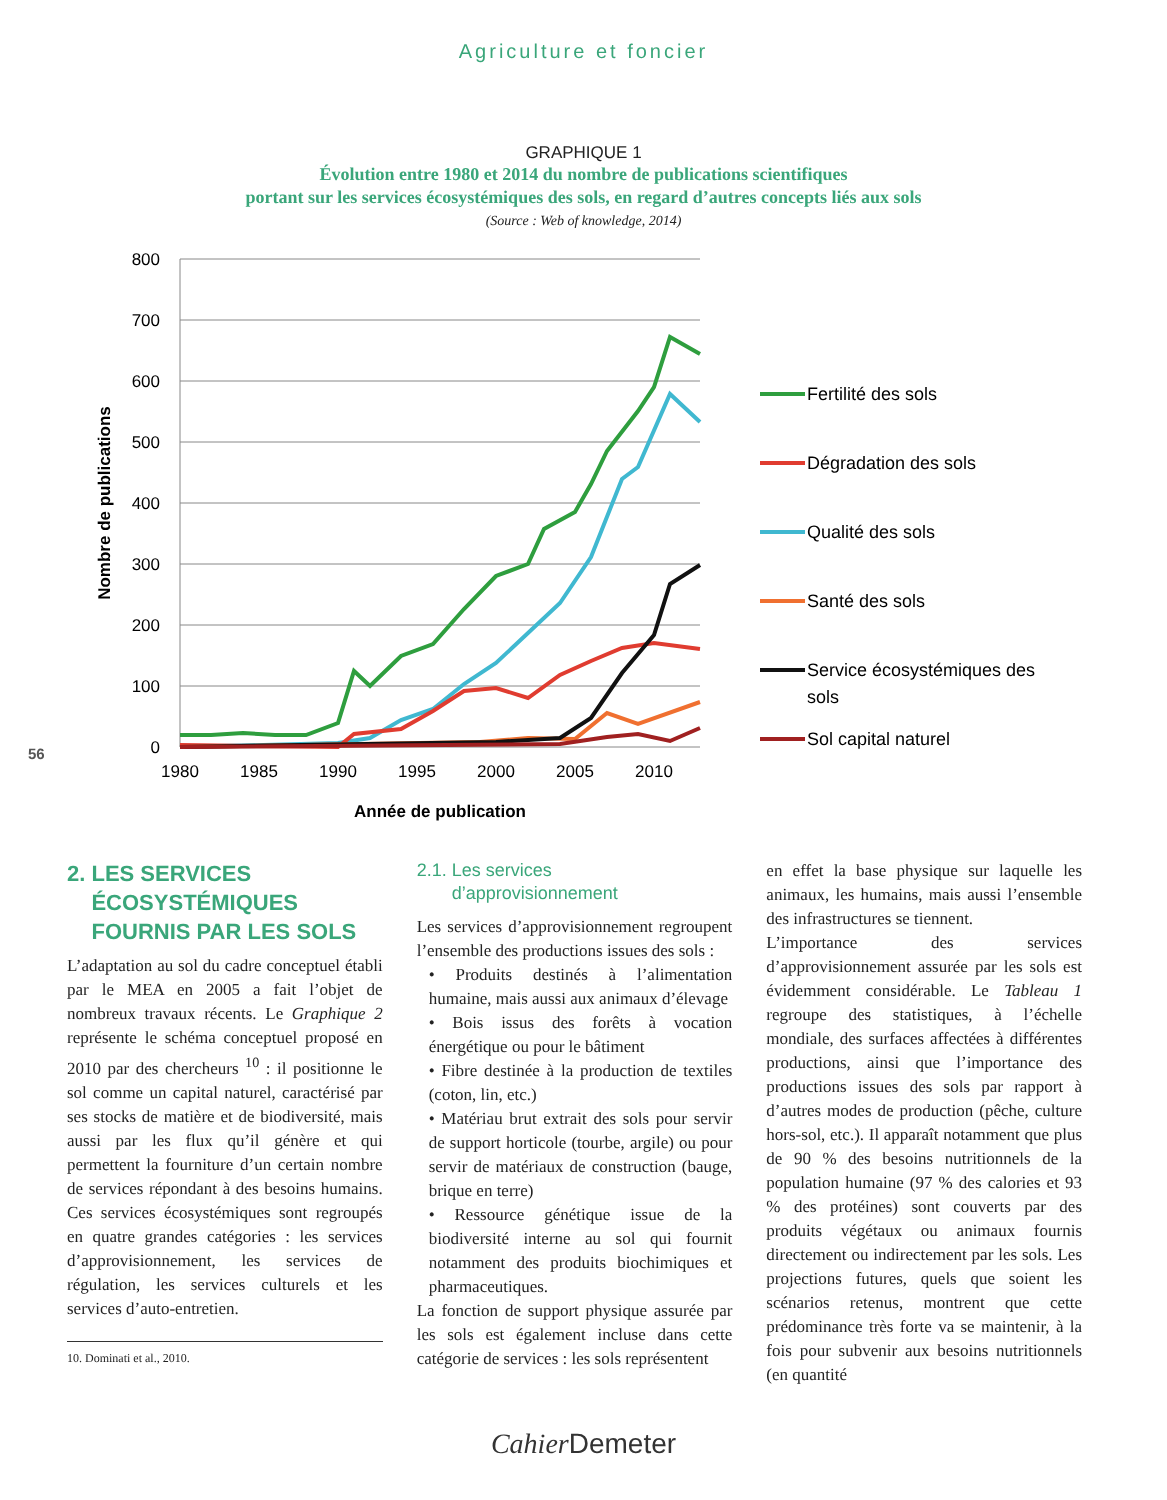Agriculture et foncier
GRAPHIQUE 1
Évolution entre 1980 et 2014 du nombre de publications scientifiques
portant sur les services écosystémiques des sols, en regard d’autres concepts liés aux sols
(Source : Web of knowledge, 2014)
800
700
600
500
400
300
200
100
0
1980
1985
1990
1995
2000
2005
2010
Année de publication
Nombre de publications
Fertilité des sols
Dégradation des sols
Qualité des sols
Santé des sols
Service écosystémiques des
sols
Sol capital naturel
56
2. LES SERVICES
ÉCOSYSTÉMIQUES
FOURNIS PAR LES SOLS
L’adaptation au sol du cadre conceptuel établi par le MEA en 2005 a fait l’objet de nombreux travaux récents. Le Graphique 2 représente le schéma conceptuel proposé en 2010 par des chercheurs <sup>10</sup> : il positionne le sol comme un capital naturel, caractérisé par ses stocks de matière et de biodiversité, mais aussi par les flux qu’il génère et qui permettent la fourniture d’un certain nombre de services répondant à des besoins humains. Ces services écosystémiques sont regroupés en quatre grandes catégories : les services d’approvisionnement, les services de régulation, les services culturels et les services d’auto-entretien.
10. Dominati et al., 2010.
2.1. Les services
d’approvisionnement
Les services d’approvisionnement regroupent l’ensemble des productions issues des sols :
• Produits destinés à l’alimentation humaine, mais aussi aux animaux d’élevage
• Bois issus des forêts à vocation énergétique ou pour le bâtiment
• Fibre destinée à la production de textiles (coton, lin, etc.)
• Matériau brut extrait des sols pour servir de support horticole (tourbe, argile) ou pour servir de matériaux de construction (bauge, brique en terre)
• Ressource génétique issue de la biodiversité interne au sol qui fournit notamment des produits biochimiques et pharmaceutiques.
La fonction de support physique assurée par les sols est également incluse dans cette catégorie de services : les sols représentent
en effet la base physique sur laquelle les animaux, les humains, mais aussi l’ensemble des infrastructures se tiennent.
L’importance des services d’approvisionnement assurée par les sols est évidemment considérable. Le Tableau 1 regroupe des statistiques, à l’échelle mondiale, des surfaces affectées à différentes productions, ainsi que l’importance des productions issues des sols par rapport à d’autres modes de production (pêche, culture hors-sol, etc.). Il apparaît notamment que plus de 90 % des besoins nutritionnels de la population humaine (97 % des calories et 93 % des protéines) sont couverts par des produits végétaux ou animaux fournis directement ou indirectement par les sols. Les projections futures, quels que soient les scénarios retenus, montrent que cette prédominance très forte va se maintenir, à la fois pour subvenir aux besoins nutritionnels (en quantité
Cahier Demeter